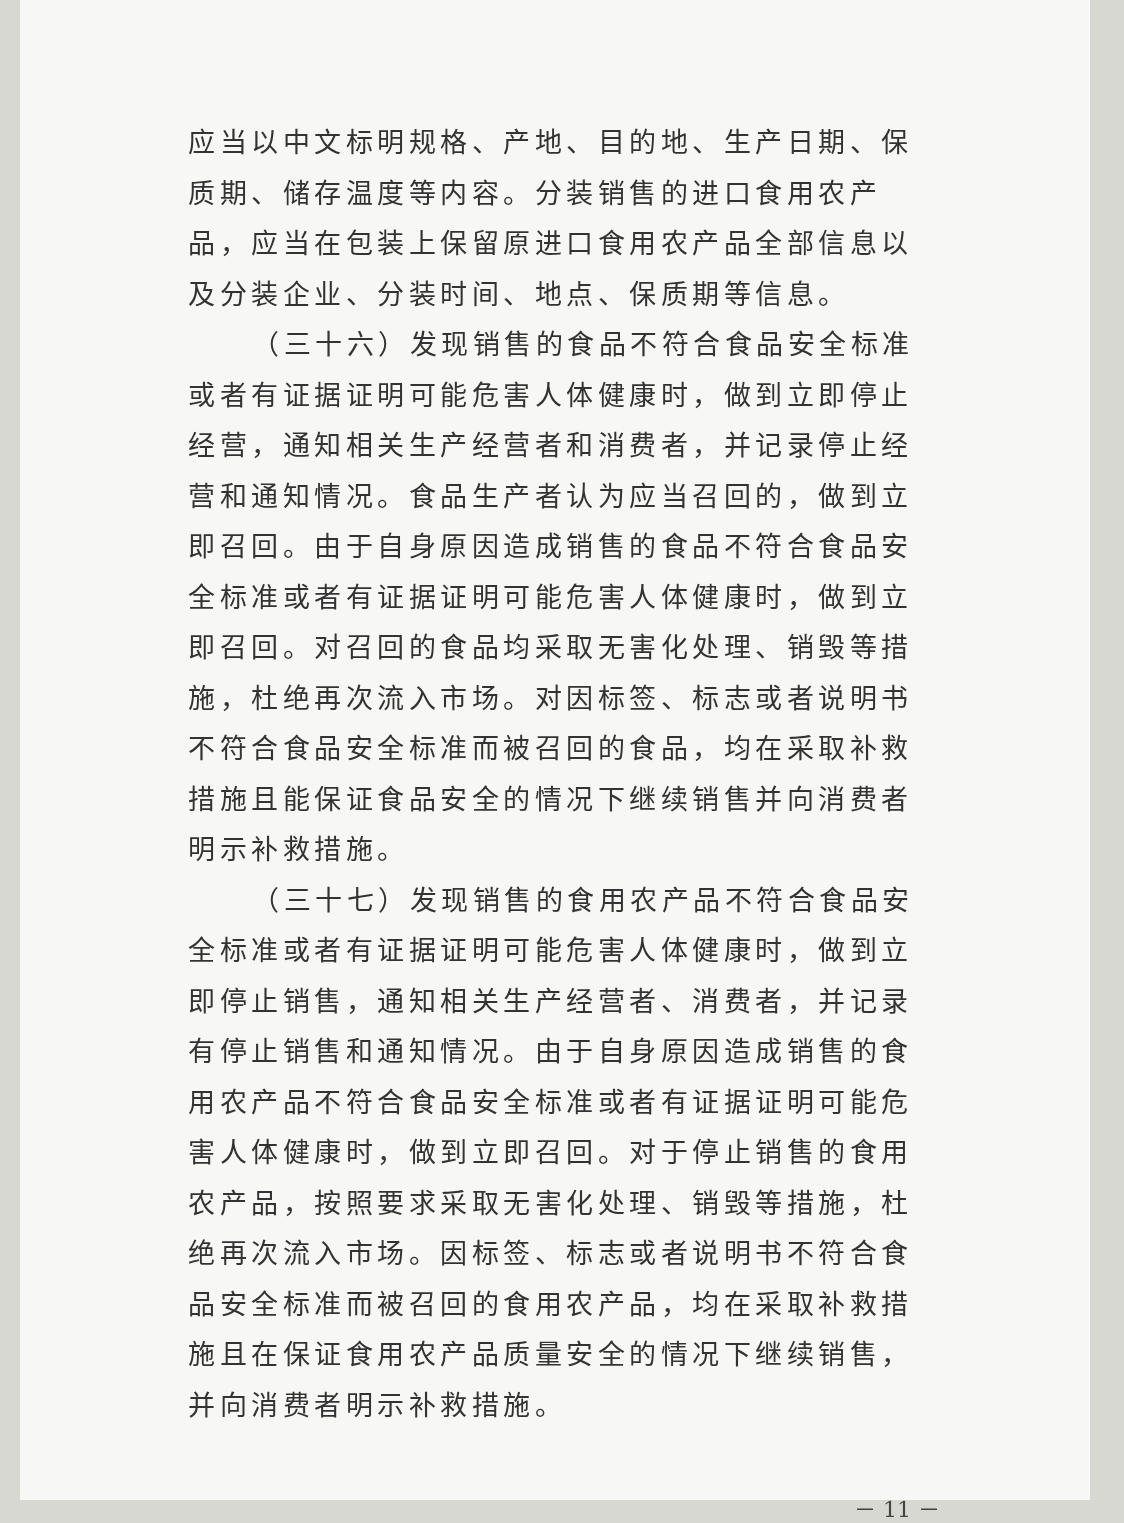应当以中文标明规格、产地、目的地、生产日期、保质期、储存温度等内容。分装销售的进口食用农产品，应当在包装上保留原进口食用农产品全部信息以及分装企业、分装时间、地点、保质期等信息。
（三十六）发现销售的食品不符合食品安全标准或者有证据证明可能危害人体健康时，做到立即停止经营，通知相关生产经营者和消费者，并记录停止经营和通知情况。食品生产者认为应当召回的，做到立即召回。由于自身原因造成销售的食品不符合食品安全标准或者有证据证明可能危害人体健康时，做到立即召回。对召回的食品均采取无害化处理、销毁等措施，杜绝再次流入市场。对因标签、标志或者说明书不符合食品安全标准而被召回的食品，均在采取补救措施且能保证食品安全的情况下继续销售并向消费者明示补救措施。
（三十七）发现销售的食用农产品不符合食品安全标准或者有证据证明可能危害人体健康时，做到立即停止销售，通知相关生产经营者、消费者，并记录有停止销售和通知情况。由于自身原因造成销售的食用农产品不符合食品安全标准或者有证据证明可能危害人体健康时，做到立即召回。对于停止销售的食用农产品，按照要求采取无害化处理、销毁等措施，杜绝再次流入市场。因标签、标志或者说明书不符合食品安全标准而被召回的食用农产品，均在采取补救措施且在保证食用农产品质量安全的情况下继续销售，并向消费者明示补救措施。
－ 11 －